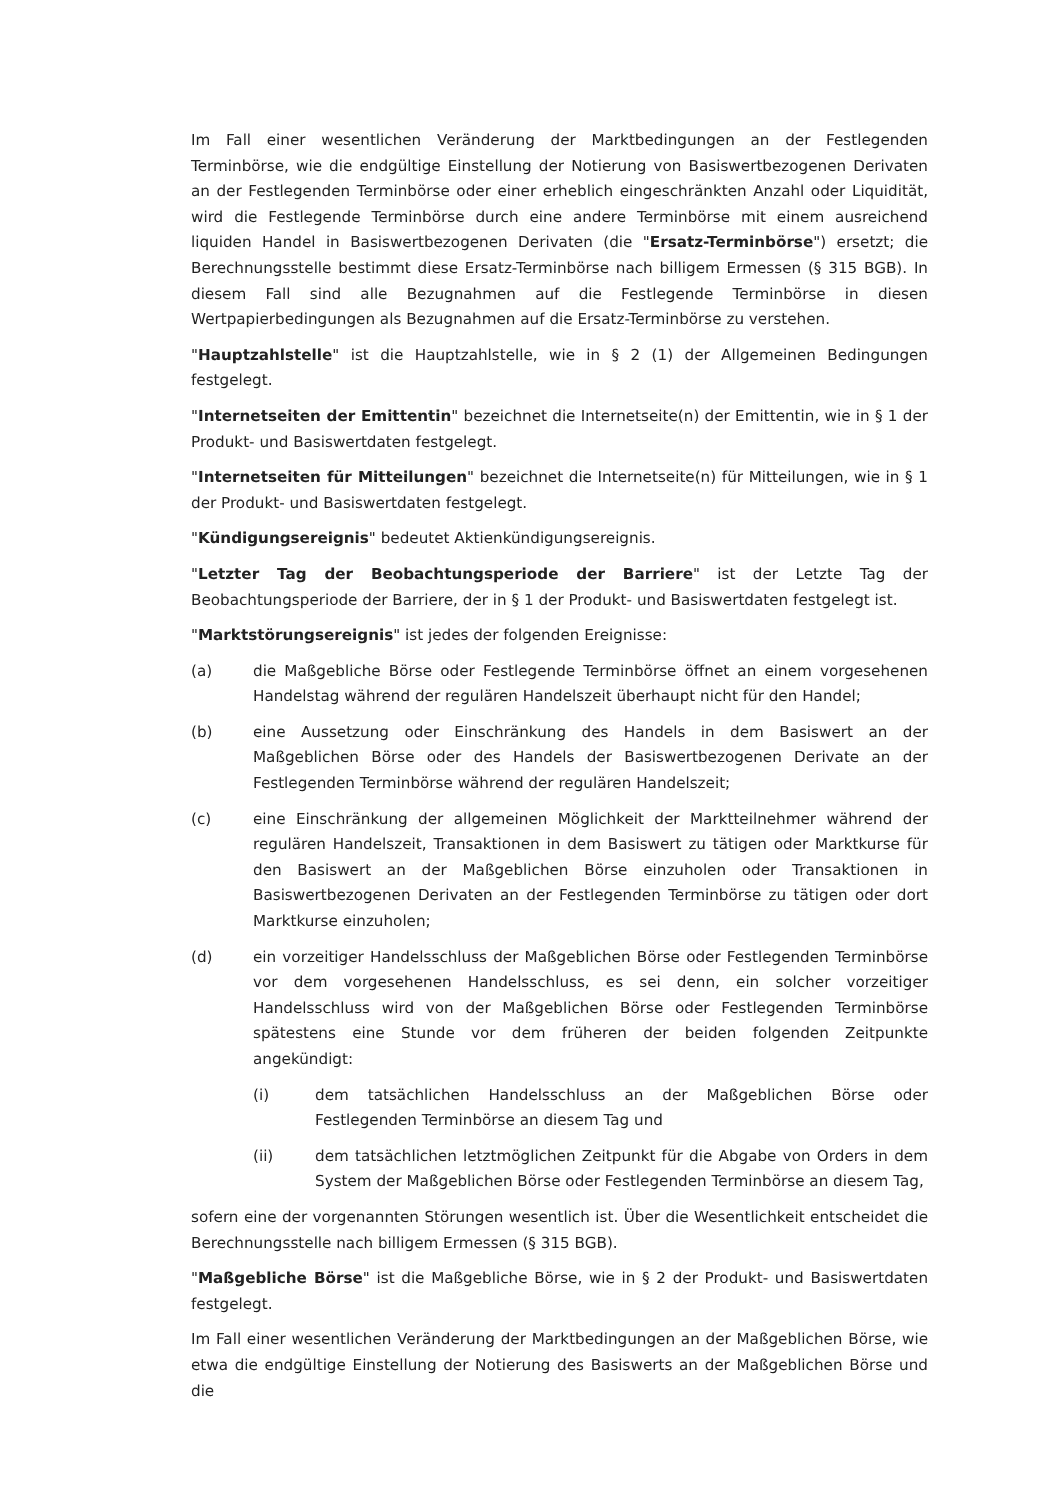Im Fall einer wesentlichen Veränderung der Marktbedingungen an der Festlegenden Terminbörse, wie die endgültige Einstellung der Notierung von Basiswertbezogenen Derivaten an der Festlegenden Terminbörse oder einer erheblich eingeschränkten Anzahl oder Liquidität, wird die Festlegende Terminbörse durch eine andere Terminbörse mit einem ausreichend liquiden Handel in Basiswertbezogenen Derivaten (die "Ersatz-Terminbörse") ersetzt; die Berechnungsstelle bestimmt diese Ersatz-Terminbörse nach billigem Ermessen (§ 315 BGB). In diesem Fall sind alle Bezugnahmen auf die Festlegende Terminbörse in diesen Wertpapierbedingungen als Bezugnahmen auf die Ersatz-Terminbörse zu verstehen.
"Hauptzahlstelle" ist die Hauptzahlstelle, wie in § 2 (1) der Allgemeinen Bedingungen festgelegt.
"Internetseiten der Emittentin" bezeichnet die Internetseite(n) der Emittentin, wie in § 1 der Produkt- und Basiswertdaten festgelegt.
"Internetseiten für Mitteilungen" bezeichnet die Internetseite(n) für Mitteilungen, wie in § 1 der Produkt- und Basiswertdaten festgelegt.
"Kündigungsereignis" bedeutet Aktienkündigungsereignis.
"Letzter Tag der Beobachtungsperiode der Barriere" ist der Letzte Tag der Beobachtungsperiode der Barriere, der in § 1 der Produkt- und Basiswertdaten festgelegt ist.
"Marktstörungsereignis" ist jedes der folgenden Ereignisse:
(a) die Maßgebliche Börse oder Festlegende Terminbörse öffnet an einem vorgesehenen Handelstag während der regulären Handelszeit überhaupt nicht für den Handel;
(b) eine Aussetzung oder Einschränkung des Handels in dem Basiswert an der Maßgeblichen Börse oder des Handels der Basiswertbezogenen Derivate an der Festlegenden Terminbörse während der regulären Handelszeit;
(c) eine Einschränkung der allgemeinen Möglichkeit der Marktteilnehmer während der regulären Handelszeit, Transaktionen in dem Basiswert zu tätigen oder Marktkurse für den Basiswert an der Maßgeblichen Börse einzuholen oder Transaktionen in Basiswertbezogenen Derivaten an der Festlegenden Terminbörse zu tätigen oder dort Marktkurse einzuholen;
(d) ein vorzeitiger Handelsschluss der Maßgeblichen Börse oder Festlegenden Terminbörse vor dem vorgesehenen Handelsschluss, es sei denn, ein solcher vorzeitiger Handelsschluss wird von der Maßgeblichen Börse oder Festlegenden Terminbörse spätestens eine Stunde vor dem früheren der beiden folgenden Zeitpunkte angekündigt:
(i) dem tatsächlichen Handelsschluss an der Maßgeblichen Börse oder Festlegenden Terminbörse an diesem Tag und
(ii) dem tatsächlichen letztmöglichen Zeitpunkt für die Abgabe von Orders in dem System der Maßgeblichen Börse oder Festlegenden Terminbörse an diesem Tag,
sofern eine der vorgenannten Störungen wesentlich ist. Über die Wesentlichkeit entscheidet die Berechnungsstelle nach billigem Ermessen (§ 315 BGB).
"Maßgebliche Börse" ist die Maßgebliche Börse, wie in § 2 der Produkt- und Basiswertdaten festgelegt.
Im Fall einer wesentlichen Veränderung der Marktbedingungen an der Maßgeblichen Börse, wie etwa die endgültige Einstellung der Notierung des Basiswerts an der Maßgeblichen Börse und die